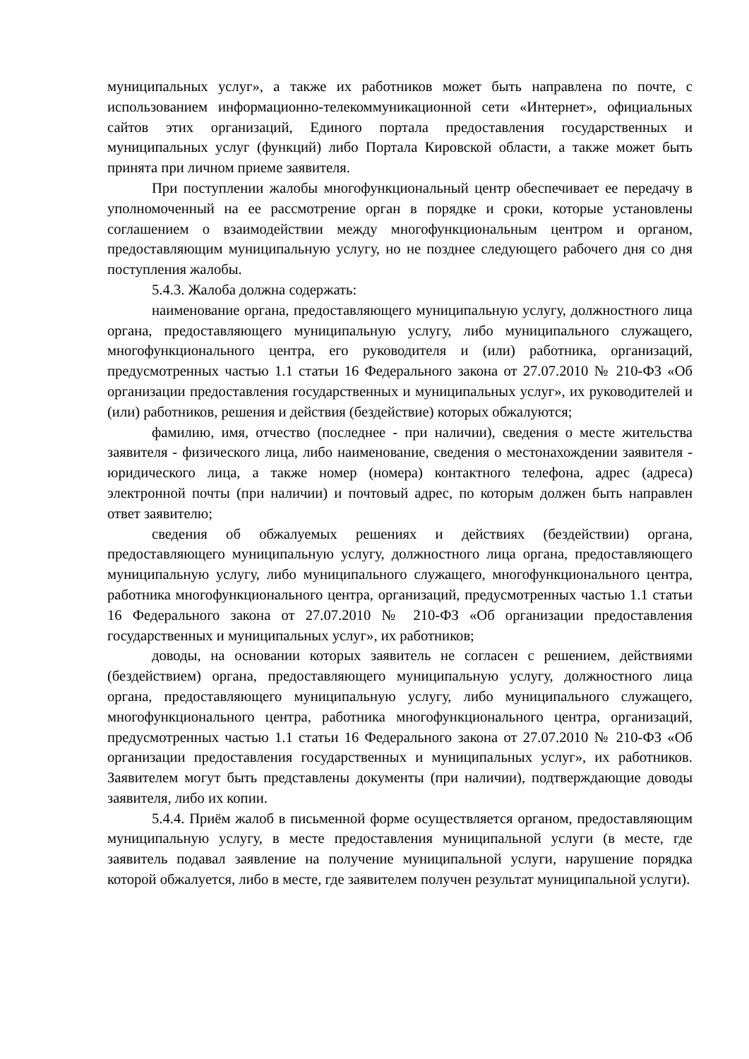муниципальных услуг», а также их работников может быть направлена по почте, с использованием информационно-телекоммуникационной сети «Интернет», официальных сайтов этих организаций, Единого портала предоставления государственных и муниципальных услуг (функций) либо Портала Кировской области, а также может быть принята при личном приеме заявителя.
При поступлении жалобы многофункциональный центр обеспечивает ее передачу в уполномоченный на ее рассмотрение орган в порядке и сроки, которые установлены соглашением о взаимодействии между многофункциональным центром и органом, предоставляющим муниципальную услугу, но не позднее следующего рабочего дня со дня поступления жалобы.
5.4.3. Жалоба должна содержать:
наименование органа, предоставляющего муниципальную услугу, должностного лица органа, предоставляющего муниципальную услугу, либо муниципального служащего, многофункционального центра, его руководителя и (или) работника, организаций, предусмотренных частью 1.1 статьи 16 Федерального закона от 27.07.2010 № 210-ФЗ «Об организации предоставления государственных и муниципальных услуг», их руководителей и (или) работников, решения и действия (бездействие) которых обжалуются;
фамилию, имя, отчество (последнее - при наличии), сведения о месте жительства заявителя - физического лица, либо наименование, сведения о местонахождении заявителя - юридического лица, а также номер (номера) контактного телефона, адрес (адреса) электронной почты (при наличии) и почтовый адрес, по которым должен быть направлен ответ заявителю;
сведения об обжалуемых решениях и действиях (бездействии) органа, предоставляющего муниципальную услугу, должностного лица органа, предоставляющего муниципальную услугу, либо муниципального служащего, многофункционального центра, работника многофункционального центра, организаций, предусмотренных частью 1.1 статьи 16 Федерального закона от 27.07.2010 № 210-ФЗ «Об организации предоставления государственных и муниципальных услуг», их работников;
доводы, на основании которых заявитель не согласен с решением, действиями (бездействием) органа, предоставляющего муниципальную услугу, должностного лица органа, предоставляющего муниципальную услугу, либо муниципального служащего, многофункционального центра, работника многофункционального центра, организаций, предусмотренных частью 1.1 статьи 16 Федерального закона от 27.07.2010 № 210-ФЗ «Об организации предоставления государственных и муниципальных услуг», их работников. Заявителем могут быть представлены документы (при наличии), подтверждающие доводы заявителя, либо их копии.
5.4.4. Приём жалоб в письменной форме осуществляется органом, предоставляющим муниципальную услугу, в месте предоставления муниципальной услуги (в месте, где заявитель подавал заявление на получение муниципальной услуги, нарушение порядка которой обжалуется, либо в месте, где заявителем получен результат муниципальной услуги).